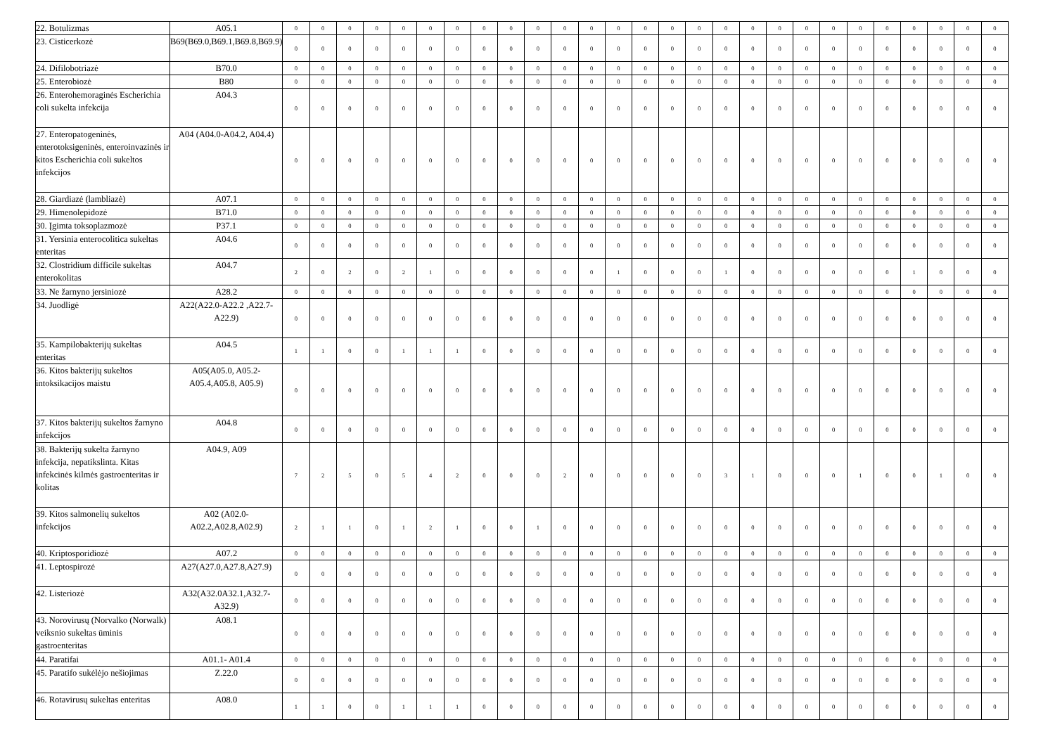| 22. Botulizmas | A05.1 | 0 | 0 | 0 | 0 | 0 | 0 | 0 | 0 | 0 | 0 | 0 | 0 | 0 | 0 | 0 | 0 | 0 | 0 | 0 | 0 | 0 | 0 | 0 | 0 | 0 | 0 | 0 |
| 23. Cisticerkozė | B69(B69.0,B69.1,B69.8,B69.9) | 0 | 0 | 0 | 0 | 0 | 0 | 0 | 0 | 0 | 0 | 0 | 0 | 0 | 0 | 0 | 0 | 0 | 0 | 0 | 0 | 0 | 0 | 0 | 0 | 0 | 0 | 0 |
| 24. Difilobotriazė | B70.0 | 0 | 0 | 0 | 0 | 0 | 0 | 0 | 0 | 0 | 0 | 0 | 0 | 0 | 0 | 0 | 0 | 0 | 0 | 0 | 0 | 0 | 0 | 0 | 0 | 0 | 0 | 0 |
| 25. Enterobiozė | B80 | 0 | 0 | 0 | 0 | 0 | 0 | 0 | 0 | 0 | 0 | 0 | 0 | 0 | 0 | 0 | 0 | 0 | 0 | 0 | 0 | 0 | 0 | 0 | 0 | 0 | 0 | 0 |
| 26. Enterohemoraginės Escherichia coli sukelta infekcija | A04.3 | 0 | 0 | 0 | 0 | 0 | 0 | 0 | 0 | 0 | 0 | 0 | 0 | 0 | 0 | 0 | 0 | 0 | 0 | 0 | 0 | 0 | 0 | 0 | 0 | 0 | 0 | 0 |
| 27. Enteropatogeninės, enterotoksigeninės, enteroinvazinės ir kitos Escherichia coli sukeltos infekcijos | A04 (A04.0-A04.2, A04.4) | 0 | 0 | 0 | 0 | 0 | 0 | 0 | 0 | 0 | 0 | 0 | 0 | 0 | 0 | 0 | 0 | 0 | 0 | 0 | 0 | 0 | 0 | 0 | 0 | 0 | 0 | 0 |
| 28. Giardiazė (lambliazė) | A07.1 | 0 | 0 | 0 | 0 | 0 | 0 | 0 | 0 | 0 | 0 | 0 | 0 | 0 | 0 | 0 | 0 | 0 | 0 | 0 | 0 | 0 | 0 | 0 | 0 | 0 | 0 | 0 |
| 29. Himenolepidozė | B71.0 | 0 | 0 | 0 | 0 | 0 | 0 | 0 | 0 | 0 | 0 | 0 | 0 | 0 | 0 | 0 | 0 | 0 | 0 | 0 | 0 | 0 | 0 | 0 | 0 | 0 | 0 | 0 |
| 30. Įgimta toksoplazmozė | P37.1 | 0 | 0 | 0 | 0 | 0 | 0 | 0 | 0 | 0 | 0 | 0 | 0 | 0 | 0 | 0 | 0 | 0 | 0 | 0 | 0 | 0 | 0 | 0 | 0 | 0 | 0 | 0 |
| 31. Yersinia enterocolitica sukeltas enteritas | A04.6 | 0 | 0 | 0 | 0 | 0 | 0 | 0 | 0 | 0 | 0 | 0 | 0 | 0 | 0 | 0 | 0 | 0 | 0 | 0 | 0 | 0 | 0 | 0 | 0 | 0 | 0 | 0 |
| 32. Clostridium difficile sukeltas enterokolitas | A04.7 | 2 | 0 | 2 | 0 | 2 | 1 | 0 | 0 | 0 | 0 | 0 | 0 | 1 | 0 | 0 | 0 | 1 | 0 | 0 | 0 | 0 | 0 | 0 | 1 | 0 | 0 | 0 |
| 33. Ne žarnyno jersiniozė | A28.2 | 0 | 0 | 0 | 0 | 0 | 0 | 0 | 0 | 0 | 0 | 0 | 0 | 0 | 0 | 0 | 0 | 0 | 0 | 0 | 0 | 0 | 0 | 0 | 0 | 0 | 0 | 0 |
| 34. Juodligė | A22(A22.0-A22.2 ,A22.7-A22.9) | 0 | 0 | 0 | 0 | 0 | 0 | 0 | 0 | 0 | 0 | 0 | 0 | 0 | 0 | 0 | 0 | 0 | 0 | 0 | 0 | 0 | 0 | 0 | 0 | 0 | 0 | 0 |
| 35. Kampilobakterijų sukeltas enteritas | A04.5 | 1 | 1 | 0 | 0 | 1 | 1 | 1 | 0 | 0 | 0 | 0 | 0 | 0 | 0 | 0 | 0 | 0 | 0 | 0 | 0 | 0 | 0 | 0 | 0 | 0 | 0 | 0 |
| 36. Kitos bakterijų sukeltos intoksikacijos maistu | A05(A05.0, A05.2-A05.4,A05.8, A05.9) | 0 | 0 | 0 | 0 | 0 | 0 | 0 | 0 | 0 | 0 | 0 | 0 | 0 | 0 | 0 | 0 | 0 | 0 | 0 | 0 | 0 | 0 | 0 | 0 | 0 | 0 | 0 |
| 37. Kitos bakterijų sukeltos žarnyno infekcijos | A04.8 | 0 | 0 | 0 | 0 | 0 | 0 | 0 | 0 | 0 | 0 | 0 | 0 | 0 | 0 | 0 | 0 | 0 | 0 | 0 | 0 | 0 | 0 | 0 | 0 | 0 | 0 | 0 |
| 38. Bakterijų sukelta žarnyno infekcija, nepatikslinta. Kitas infekcinės kilmės gastroenteritas ir kolitas | A04.9, A09 | 7 | 2 | 5 | 0 | 5 | 4 | 2 | 0 | 0 | 0 | 2 | 0 | 0 | 0 | 0 | 0 | 3 | 1 | 0 | 0 | 0 | 1 | 0 | 0 | 1 | 0 | 0 |
| 39. Kitos salmonelių sukeltos infekcijos | A02 (A02.0-A02.2,A02.8,A02.9) | 2 | 1 | 1 | 0 | 1 | 2 | 1 | 0 | 0 | 1 | 0 | 0 | 0 | 0 | 0 | 0 | 0 | 0 | 0 | 0 | 0 | 0 | 0 | 0 | 0 | 0 | 0 |
| 40. Kriptosporidiozė | A07.2 | 0 | 0 | 0 | 0 | 0 | 0 | 0 | 0 | 0 | 0 | 0 | 0 | 0 | 0 | 0 | 0 | 0 | 0 | 0 | 0 | 0 | 0 | 0 | 0 | 0 | 0 | 0 |
| 41. Leptospirozė | A27(A27.0,A27.8,A27.9) | 0 | 0 | 0 | 0 | 0 | 0 | 0 | 0 | 0 | 0 | 0 | 0 | 0 | 0 | 0 | 0 | 0 | 0 | 0 | 0 | 0 | 0 | 0 | 0 | 0 | 0 | 0 |
| 42. Listeriozė | A32(A32.0A32.1,A32.7-A32.9) | 0 | 0 | 0 | 0 | 0 | 0 | 0 | 0 | 0 | 0 | 0 | 0 | 0 | 0 | 0 | 0 | 0 | 0 | 0 | 0 | 0 | 0 | 0 | 0 | 0 | 0 | 0 |
| 43. Norovirusų (Norvalko (Norwalk) veiksnio sukeltas ūminis gastroenteritas | A08.1 | 0 | 0 | 0 | 0 | 0 | 0 | 0 | 0 | 0 | 0 | 0 | 0 | 0 | 0 | 0 | 0 | 0 | 0 | 0 | 0 | 0 | 0 | 0 | 0 | 0 | 0 | 0 |
| 44. Paratifai | A01.1- A01.4 | 0 | 0 | 0 | 0 | 0 | 0 | 0 | 0 | 0 | 0 | 0 | 0 | 0 | 0 | 0 | 0 | 0 | 0 | 0 | 0 | 0 | 0 | 0 | 0 | 0 | 0 | 0 |
| 45. Paratifo sukėlėjo nešiojimas | Z.22.0 | 0 | 0 | 0 | 0 | 0 | 0 | 0 | 0 | 0 | 0 | 0 | 0 | 0 | 0 | 0 | 0 | 0 | 0 | 0 | 0 | 0 | 0 | 0 | 0 | 0 | 0 | 0 |
| 46. Rotavirusų sukeltas enteritas | A08.0 | 1 | 1 | 0 | 0 | 1 | 1 | 1 | 0 | 0 | 0 | 0 | 0 | 0 | 0 | 0 | 0 | 0 | 0 | 0 | 0 | 0 | 0 | 0 | 0 | 0 | 0 | 0 |